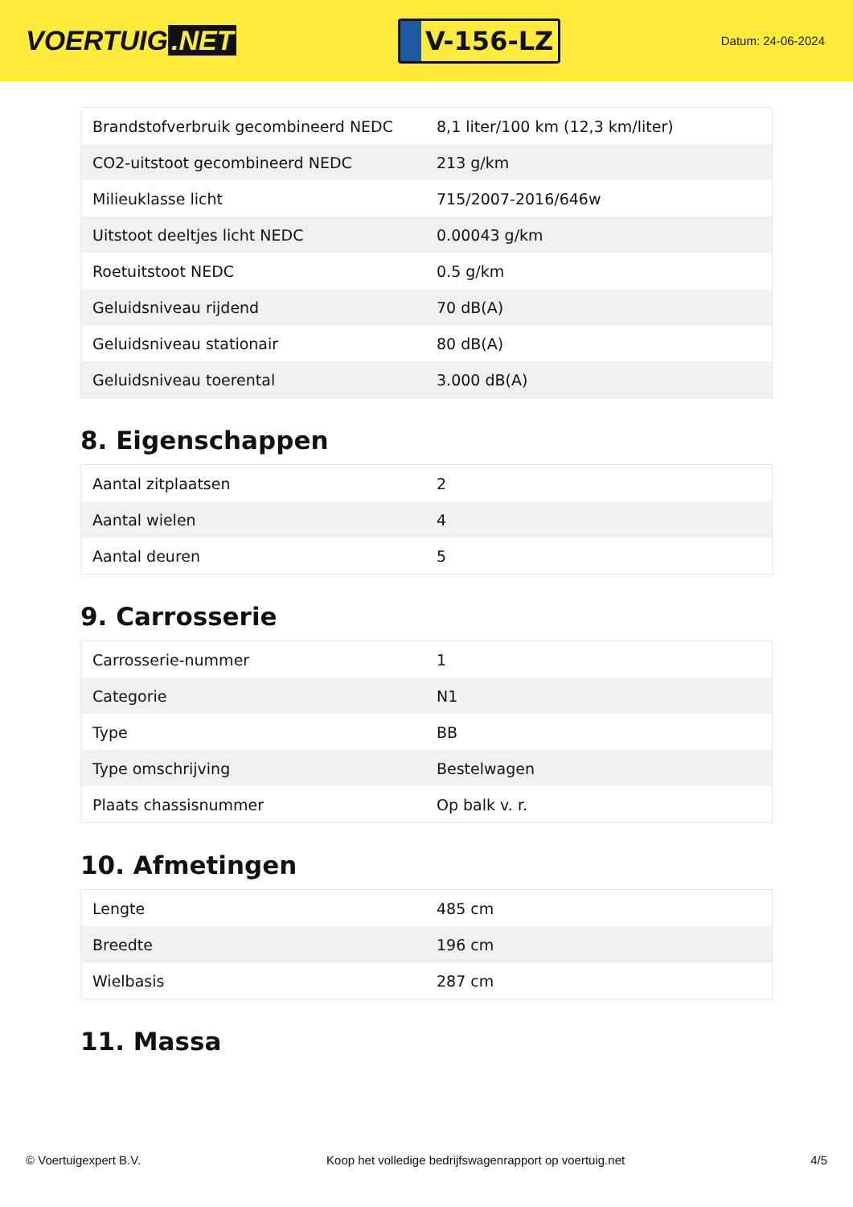VOERTUIG.NET
V-156-LZ
Datum: 24-06-2024
| Brandstofverbruik gecombineerd NEDC | 8,1 liter/100 km (12,3 km/liter) |
| CO2-uitstoot gecombineerd NEDC | 213 g/km |
| Milieuklasse licht | 715/2007-2016/646w |
| Uitstoot deeltjes licht NEDC | 0.00043 g/km |
| Roetuitstoot NEDC | 0.5 g/km |
| Geluidsniveau rijdend | 70 dB(A) |
| Geluidsniveau stationair | 80 dB(A) |
| Geluidsniveau toerental | 3.000 dB(A) |
8. Eigenschappen
| Aantal zitplaatsen | 2 |
| Aantal wielen | 4 |
| Aantal deuren | 5 |
9. Carrosserie
| Carrosserie-nummer | 1 |
| Categorie | N1 |
| Type | BB |
| Type omschrijving | Bestelwagen |
| Plaats chassisnummer | Op balk v. r. |
10. Afmetingen
| Lengte | 485 cm |
| Breedte | 196 cm |
| Wielbasis | 287 cm |
11. Massa
© Voertuigexpert B.V. Koop het volledige bedrijfswagenrapport op voertuig.net 4/5